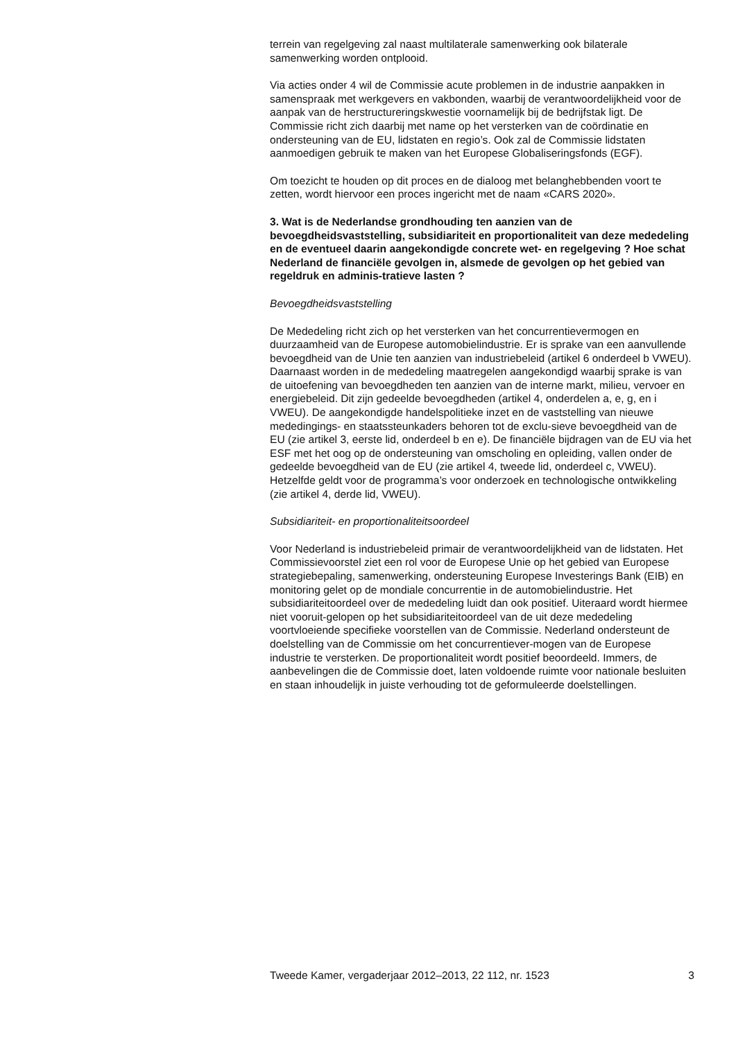terrein van regelgeving zal naast multilaterale samenwerking ook bilaterale samenwerking worden ontplooid.
Via acties onder 4 wil de Commissie acute problemen in de industrie aanpakken in samenspraak met werkgevers en vakbonden, waarbij de verantwoordelijkheid voor de aanpak van de herstructureringskwestie voornamelijk bij de bedrijfstak ligt. De Commissie richt zich daarbij met name op het versterken van de coördinatie en ondersteuning van de EU, lidstaten en regio’s. Ook zal de Commissie lidstaten aanmoedigen gebruik te maken van het Europese Globaliseringsfonds (EGF).
Om toezicht te houden op dit proces en de dialoog met belanghebbenden voort te zetten, wordt hiervoor een proces ingericht met de naam «CARS 2020».
3. Wat is de Nederlandse grondhouding ten aanzien van de bevoegdheidsvaststelling, subsidiariteit en proportionaliteit van deze mededeling en de eventueel daarin aangekondigde concrete wet- en regelgeving ? Hoe schat Nederland de financiële gevolgen in, alsmede de gevolgen op het gebied van regeldruk en adminis-tratieve lasten ?
Bevoegdheidsvaststelling
De Mededeling richt zich op het versterken van het concurrentievermogen en duurzaamheid van de Europese automobielindustrie. Er is sprake van een aanvullende bevoegdheid van de Unie ten aanzien van industriebeleid (artikel 6 onderdeel b VWEU). Daarnaast worden in de mededeling maatregelen aangekondigd waarbij sprake is van de uitoefening van bevoegdheden ten aanzien van de interne markt, milieu, vervoer en energiebeleid. Dit zijn gedeelde bevoegdheden (artikel 4, onderdelen a, e, g, en i VWEU). De aangekondigde handelspolitieke inzet en de vaststelling van nieuwe mededingings- en staatssteunkaders behoren tot de exclu-sieve bevoegdheid van de EU (zie artikel 3, eerste lid, onderdeel b en e). De financiële bijdragen van de EU via het ESF met het oog op de ondersteuning van omscholing en opleiding, vallen onder de gedeelde bevoegdheid van de EU (zie artikel 4, tweede lid, onderdeel c, VWEU). Hetzelfde geldt voor de programma’s voor onderzoek en technologische ontwikkeling (zie artikel 4, derde lid, VWEU).
Subsidiariteit- en proportionaliteitsoordeel
Voor Nederland is industriebeleid primair de verantwoordelijkheid van de lidstaten. Het Commissievoorstel ziet een rol voor de Europese Unie op het gebied van Europese strategiebepaling, samenwerking, ondersteuning Europese Investerings Bank (EIB) en monitoring gelet op de mondiale concurrentie in de automobielindustrie. Het subsidiariteitoordeel over de mededeling luidt dan ook positief. Uiteraard wordt hiermee niet vooruit-gelopen op het subsidiariteitoordeel van de uit deze mededeling voortvloeiende specifieke voorstellen van de Commissie. Nederland ondersteunt de doelstelling van de Commissie om het concurrentiever-mogen van de Europese industrie te versterken. De proportionaliteit wordt positief beoordeeld. Immers, de aanbevelingen die de Commissie doet, laten voldoende ruimte voor nationale besluiten en staan inhoudelijk in juiste verhouding tot de geformuleerde doelstellingen.
Tweede Kamer, vergaderjaar 2012–2013, 22 112, nr. 1523 3